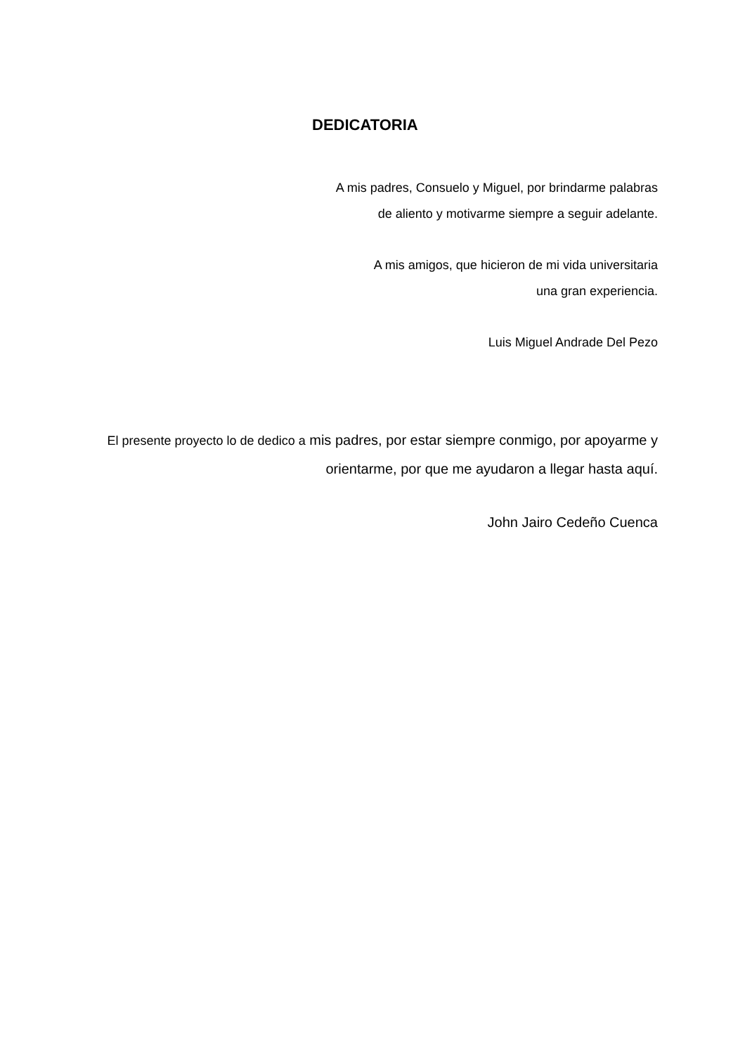DEDICATORIA
A mis padres, Consuelo y Miguel, por brindarme palabras
de aliento y motivarme siempre a seguir adelante.
A mis amigos, que hicieron de mi vida universitaria
una gran experiencia.
Luis Miguel Andrade Del Pezo
El presente proyecto lo de dedico a mis padres, por estar siempre conmigo, por apoyarme y orientarme, por que me ayudaron a llegar hasta aquí.
John Jairo Cedeño Cuenca